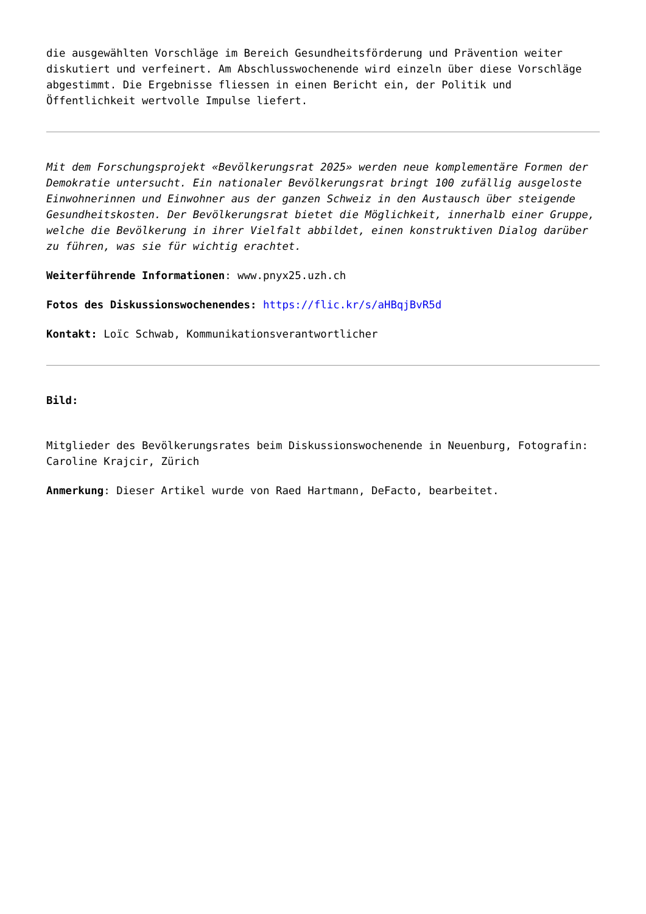die ausgewählten Vorschläge im Bereich Gesundheitsförderung und Prävention weiter diskutiert und verfeinert. Am Abschlusswochenende wird einzeln über diese Vorschläge abgestimmt. Die Ergebnisse fliessen in einen Bericht ein, der Politik und Öffentlichkeit wertvolle Impulse liefert.
Mit dem Forschungsprojekt «Bevölkerungsrat 2025» werden neue komplementäre Formen der Demokratie untersucht. Ein nationaler Bevölkerungsrat bringt 100 zufällig ausgeloste Einwohnerinnen und Einwohner aus der ganzen Schweiz in den Austausch über steigende Gesundheitskosten. Der Bevölkerungsrat bietet die Möglichkeit, innerhalb einer Gruppe, welche die Bevölkerung in ihrer Vielfalt abbildet, einen konstruktiven Dialog darüber zu führen, was sie für wichtig erachtet.
Weiterführende Informationen: www.pnyx25.uzh.ch
Fotos des Diskussionswochenendes: https://flic.kr/s/aHBqjBvR5d
Kontakt: Loïc Schwab, Kommunikationsverantwortlicher
Bild:
Mitglieder des Bevölkerungsrates beim Diskussionswochenende in Neuenburg, Fotografin: Caroline Krajcir, Zürich
Anmerkung: Dieser Artikel wurde von Raed Hartmann, DeFacto, bearbeitet.